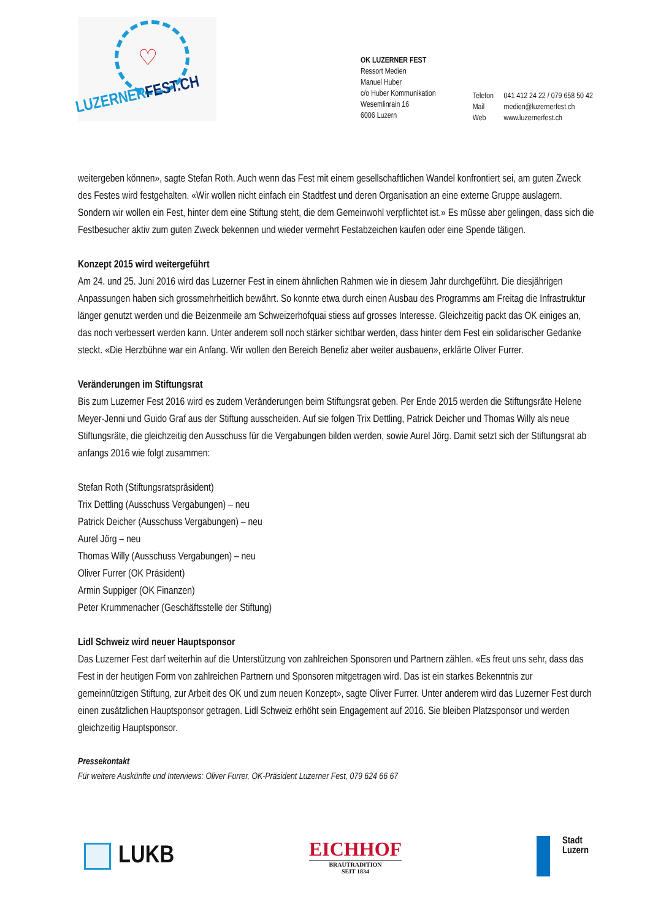♡
LUZERNERFEST.CH
OK LUZERNER FEST
Ressort Medien
Manuel Huber
c/o Huber Kommunikation
Wesemlinrain 16
6006 Luzern
Telefon 041 412 24 22 / 079 658 50 42
Mail medien@luzernerfest.ch
Web www.luzernerfest.ch
weitergeben können», sagte Stefan Roth. Auch wenn das Fest mit einem gesellschaftlichen Wandel konfrontiert sei, am guten Zweck des Festes wird festgehalten. «Wir wollen nicht einfach ein Stadtfest und deren Organisation an eine externe Gruppe auslagern. Sondern wir wollen ein Fest, hinter dem eine Stiftung steht, die dem Gemeinwohl verpflichtet ist.» Es müsse aber gelingen, dass sich die Festbesucher aktiv zum guten Zweck bekennen und wieder vermehrt Festabzeichen kaufen oder eine Spende tätigen.
Konzept 2015 wird weitergeführt
Am 24. und 25. Juni 2016 wird das Luzerner Fest in einem ähnlichen Rahmen wie in diesem Jahr durchgeführt. Die diesjährigen Anpassungen haben sich grossmehrheitlich bewährt. So konnte etwa durch einen Ausbau des Programms am Freitag die Infrastruktur länger genutzt werden und die Beizenmeile am Schweizerhofquai stiess auf grosses Interesse. Gleichzeitig packt das OK einiges an, das noch verbessert werden kann. Unter anderem soll noch stärker sichtbar werden, dass hinter dem Fest ein solidarischer Gedanke steckt. «Die Herzbühne war ein Anfang. Wir wollen den Bereich Benefiz aber weiter ausbauen», erklärte Oliver Furrer.
Veränderungen im Stiftungsrat
Bis zum Luzerner Fest 2016 wird es zudem Veränderungen beim Stiftungsrat geben. Per Ende 2015 werden die Stiftungsräte Helene Meyer-Jenni und Guido Graf aus der Stiftung ausscheiden. Auf sie folgen Trix Dettling, Patrick Deicher und Thomas Willy als neue Stiftungsräte, die gleichzeitig den Ausschuss für die Vergabungen bilden werden, sowie Aurel Jörg. Damit setzt sich der Stiftungsrat ab anfangs 2016 wie folgt zusammen:
Stefan Roth (Stiftungsratspräsident)
Trix Dettling (Ausschuss Vergabungen) – neu
Patrick Deicher (Ausschuss Vergabungen) – neu
Aurel Jörg – neu
Thomas Willy (Ausschuss Vergabungen) – neu
Oliver Furrer (OK Präsident)
Armin Suppiger (OK Finanzen)
Peter Krummenacher (Geschäftsstelle der Stiftung)
Lidl Schweiz wird neuer Hauptsponsor
Das Luzerner Fest darf weiterhin auf die Unterstützung von zahlreichen Sponsoren und Partnern zählen. «Es freut uns sehr, dass das Fest in der heutigen Form von zahlreichen Partnern und Sponsoren mitgetragen wird. Das ist ein starkes Bekenntnis zur gemeinnützigen Stiftung, zur Arbeit des OK und zum neuen Konzept», sagte Oliver Furrer. Unter anderem wird das Luzerner Fest durch einen zusätzlichen Hauptsponsor getragen. Lidl Schweiz erhöht sein Engagement auf 2016. Sie bleiben Platzsponsor und werden gleichzeitig Hauptsponsor.
Pressekontakt
Für weitere Auskünfte und Interviews: Oliver Furrer, OK-Präsident Luzerner Fest, 079 624 66 67
LUKB
EICHHOF
BRAUTRADITION
SEIT 1834
Stadt
Luzern